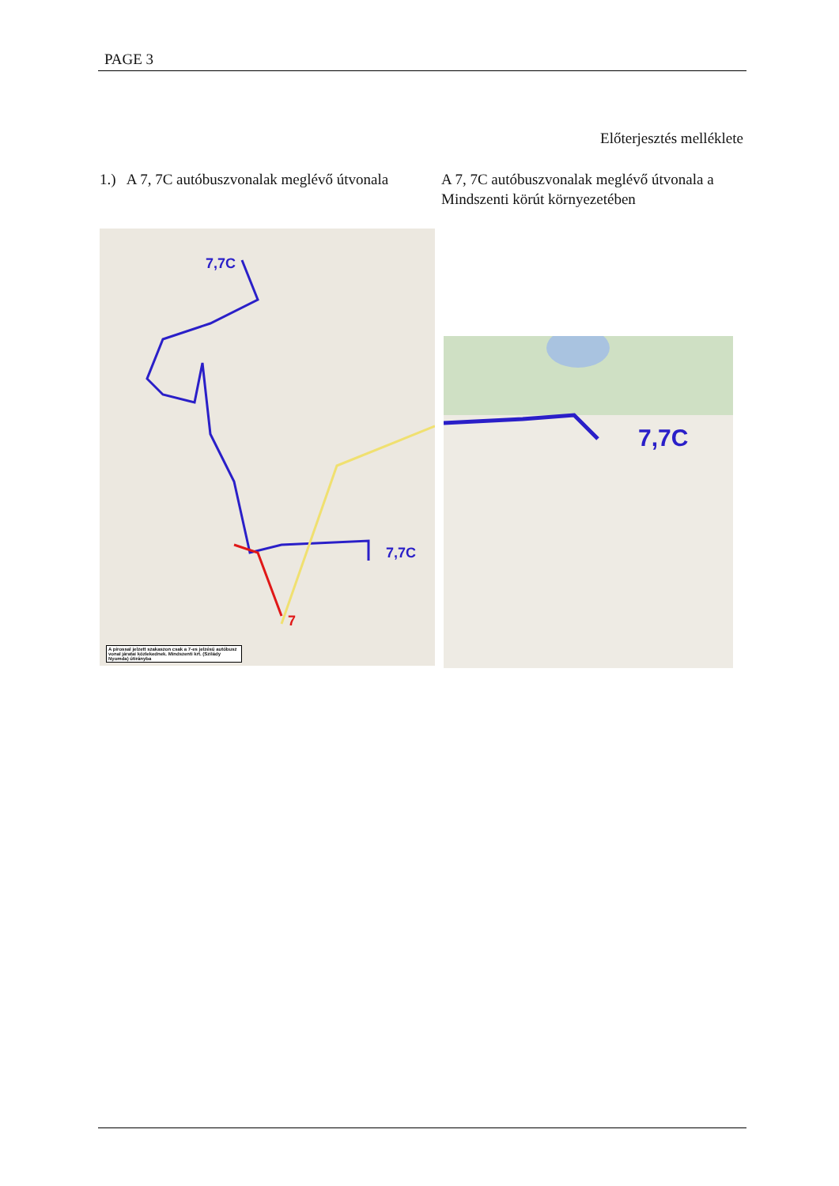PAGE 3
Előterjesztés melléklete
1.) A 7, 7C autóbuszvonalak meglévő útvonala
A 7, 7C autóbuszvonalak meglévő útvonala a Mindszenti körút környezetében
7,7C
7,7C
7
A pirossal jelzett szakaszon csak a 7-es jelzésű autóbusz vonal járatai közlekednek. Mindszenti krt. (Szilády Nyomda) útirányba
7,7C